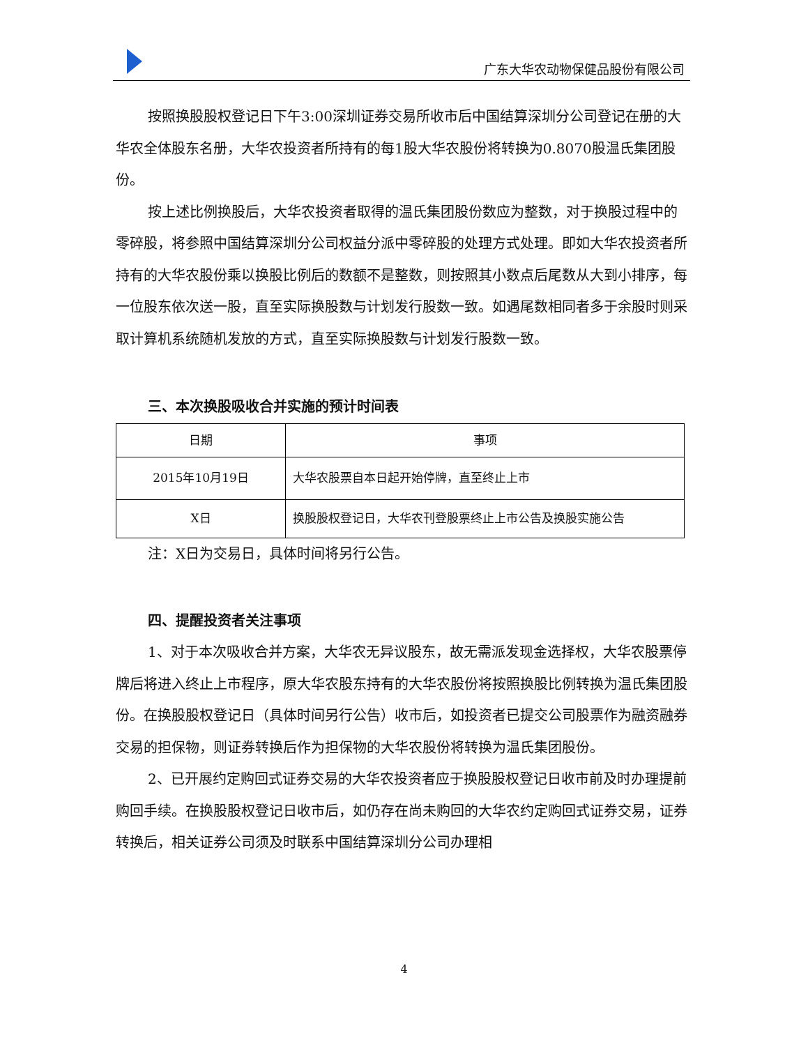广东大华农动物保健品股份有限公司
按照换股股权登记日下午3:00深圳证券交易所收市后中国结算深圳分公司登记在册的大华农全体股东名册，大华农投资者所持有的每1股大华农股份将转换为0.8070股温氏集团股份。
按上述比例换股后，大华农投资者取得的温氏集团股份数应为整数，对于换股过程中的零碎股，将参照中国结算深圳分公司权益分派中零碎股的处理方式处理。即如大华农投资者所持有的大华农股份乘以换股比例后的数额不是整数，则按照其小数点后尾数从大到小排序，每一位股东依次送一股，直至实际换股数与计划发行股数一致。如遇尾数相同者多于余股时则采取计算机系统随机发放的方式，直至实际换股数与计划发行股数一致。
三、本次换股吸收合并实施的预计时间表
| 日期 | 事项 |
| --- | --- |
| 2015年10月19日 | 大华农股票自本日起开始停牌，直至终止上市 |
| X日 | 换股股权登记日，大华农刊登股票终止上市公告及换股实施公告 |
注：X日为交易日，具体时间将另行公告。
四、提醒投资者关注事项
1、对于本次吸收合并方案，大华农无异议股东，故无需派发现金选择权，大华农股票停牌后将进入终止上市程序，原大华农股东持有的大华农股份将按照换股比例转换为温氏集团股份。在换股股权登记日（具体时间另行公告）收市后，如投资者已提交公司股票作为融资融券交易的担保物，则证券转换后作为担保物的大华农股份将转换为温氏集团股份。
2、已开展约定购回式证券交易的大华农投资者应于换股股权登记日收市前及时办理提前购回手续。在换股股权登记日收市后，如仍存在尚未购回的大华农约定购回式证券交易，证券转换后，相关证券公司须及时联系中国结算深圳分公司办理相
4